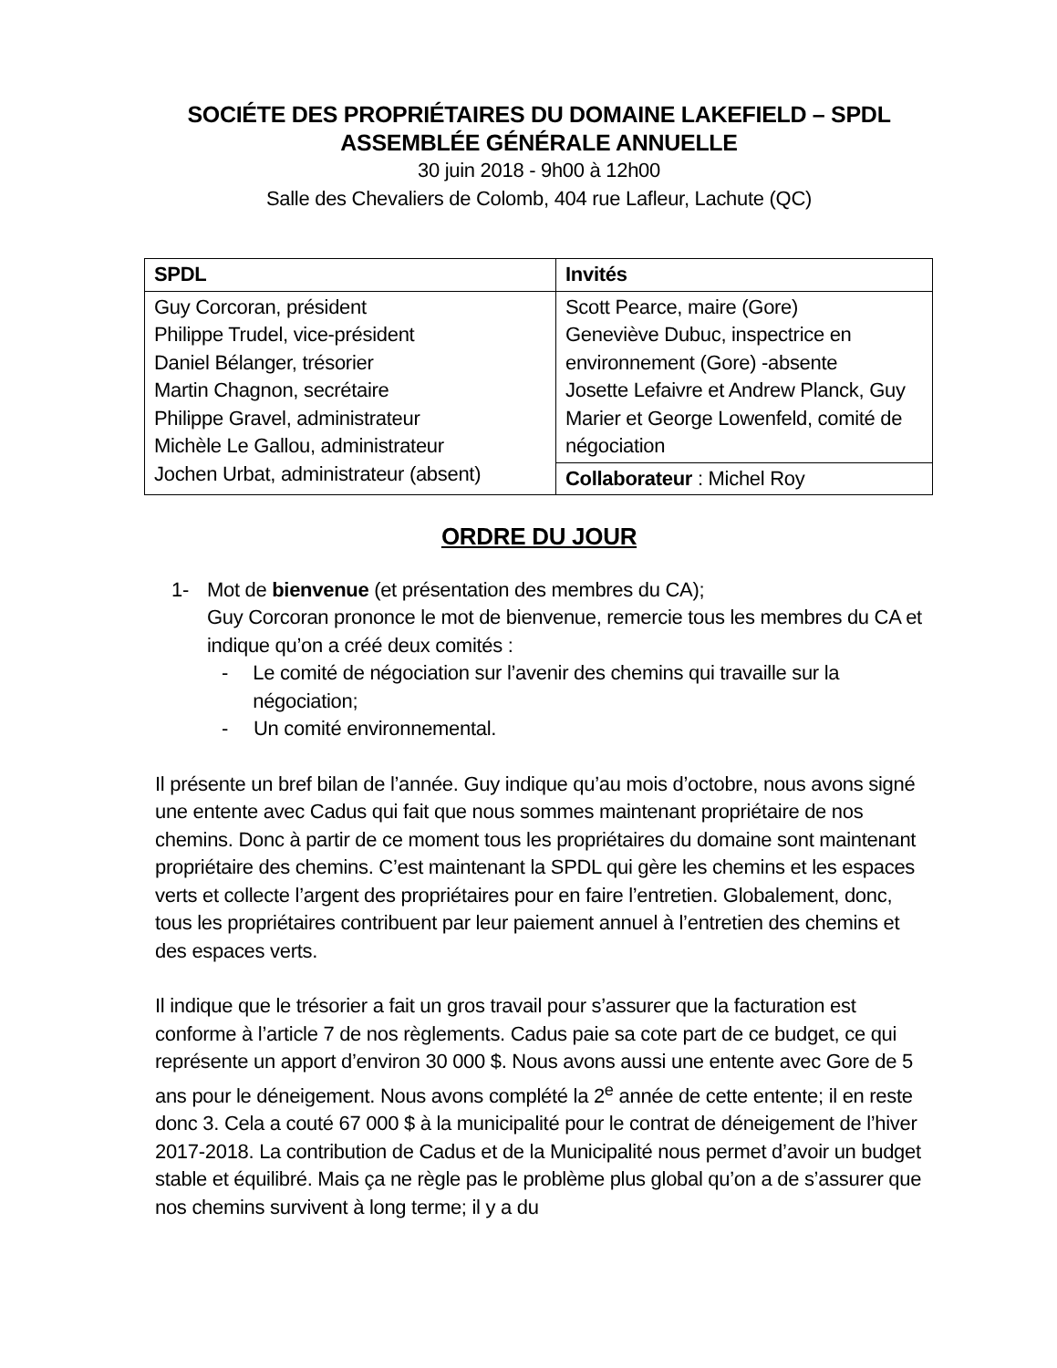SOCIÉTE DES PROPRIÉTAIRES DU DOMAINE LAKEFIELD – SPDL
ASSEMBLÉE GÉNÉRALE ANNUELLE
30 juin 2018 - 9h00 à 12h00
Salle des Chevaliers de Colomb, 404 rue Lafleur, Lachute (QC)
| SPDL | Invités |
| --- | --- |
| Guy Corcoran, président Philippe Trudel, vice-président Daniel Bélanger, trésorier Martin Chagnon, secrétaire Philippe Gravel, administrateur Michèle Le Gallou, administrateur Jochen Urbat, administrateur (absent) | Scott Pearce, maire (Gore) Geneviève Dubuc, inspectrice en environnement (Gore) -absente Josette Lefaivre et Andrew Planck, Guy Marier et George Lowenfeld, comité de négociation |
| | Collaborateur : Michel Roy |
ORDRE DU JOUR
1- Mot de bienvenue (et présentation des membres du CA);
Guy Corcoran prononce le mot de bienvenue, remercie tous les membres du CA et indique qu’on a créé deux comités :
- Le comité de négociation sur l’avenir des chemins qui travaille sur la négociation;
- Un comité environnemental.
Il présente un bref bilan de l’année. Guy indique qu’au mois d’octobre, nous avons signé une entente avec Cadus qui fait que nous sommes maintenant propriétaire de nos chemins. Donc à partir de ce moment tous les propriétaires du domaine sont maintenant propriétaire des chemins. C’est maintenant la SPDL qui gère les chemins et les espaces verts et collecte l’argent des propriétaires pour en faire l’entretien. Globalement, donc, tous les propriétaires contribuent par leur paiement annuel à l’entretien des chemins et des espaces verts.
Il indique que le trésorier a fait un gros travail pour s’assurer que la facturation est conforme à l’article 7 de nos règlements. Cadus paie sa cote part de ce budget, ce qui représente un apport d’environ 30 000 $. Nous avons aussi une entente avec Gore de 5 ans pour le déneigement. Nous avons complété la 2<sup>e</sup> année de cette entente; il en reste donc 3. Cela a couté 67 000 $ à la municipalité pour le contrat de déneigement de l’hiver 2017-2018. La contribution de Cadus et de la Municipalité nous permet d’avoir un budget stable et équilibré. Mais ça ne règle pas le problème plus global qu’on a de s’assurer que nos chemins survivent à long terme; il y a du